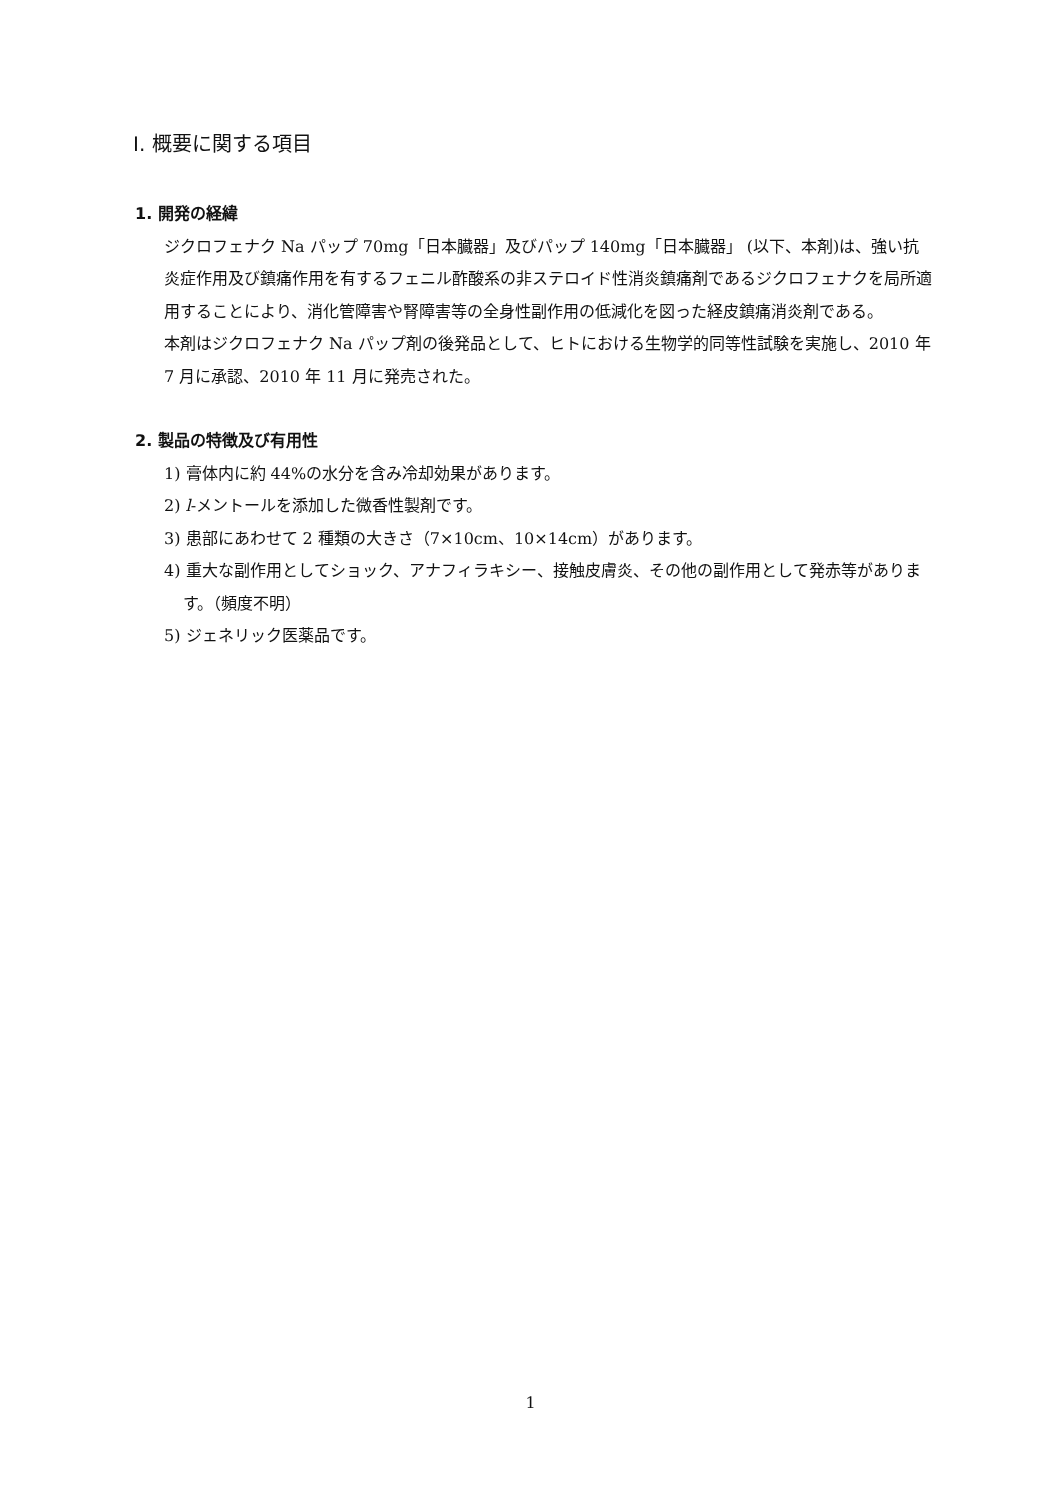Ⅰ. 概要に関する項目
1. 開発の経緯
ジクロフェナク Na パップ 70mg「日本臓器」及びパップ 140mg「日本臓器」 (以下、本剤)は、強い抗炎症作用及び鎮痛作用を有するフェニル酢酸系の非ステロイド性消炎鎮痛剤であるジクロフェナクを局所適用することにより、消化管障害や腎障害等の全身性副作用の低減化を図った経皮鎮痛消炎剤である。
本剤はジクロフェナク Na パップ剤の後発品として、ヒトにおける生物学的同等性試験を実施し、2010 年 7 月に承認、2010 年 11 月に発売された。
2. 製品の特徴及び有用性
1) 膏体内に約 44%の水分を含み冷却効果があります。
2) l-メントールを添加した微香性製剤です。
3) 患部にあわせて 2 種類の大きさ（7×10cm、10×14cm）があります。
4) 重大な副作用としてショック、アナフィラキシー、接触皮膚炎、その他の副作用として発赤等があります。（頻度不明）
5) ジェネリック医薬品です。
1